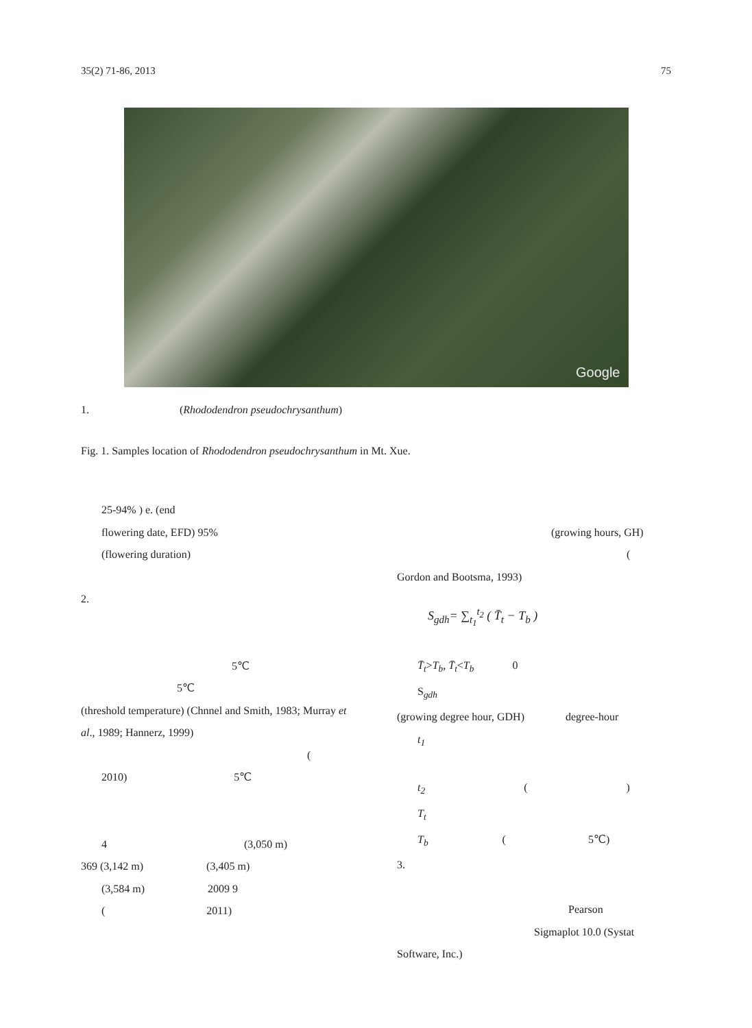35(2) 71-86, 2013 75
Google
1. (Rhododendron pseudochrysanthum)
Fig. 1. Samples location of Rhododendron pseudochrysanthum in Mt. Xue.
25-94% ) e. (end
flowering date, EFD) 95%
(flowering duration)
2.
5℃
5℃
(threshold temperature) (Chnnel and Smith, 1983; Murray et al., 1989; Hannerz, 1999)
(
2010) 5℃
4 (3,050 m)
369 (3,142 m) (3,405 m)
(3,584 m) 2009 9
( 2011)
(growing hours, GH)
(
Gordon and Bootsma, 1993)
S<sub>gdh</sub>= ∑<sub>t<sub>1</sub></sub><sup>t<sub>2</sub></sup> ( T̄<sub>t</sub> − T<sub>b</sub> )
T̄<sub>t</sub>>T<sub>b</sub>, T̄<sub>t</sub><T<sub>b</sub> 0
S<sub>gdh</sub>
(growing degree hour, GDH) degree-hour
t<sub>1</sub>
t<sub>2</sub> ( )
T<sub>t</sub>
T<sub>b</sub> ( 5℃)
3.
Pearson
Sigmaplot 10.0 (Systat
Software, Inc.)